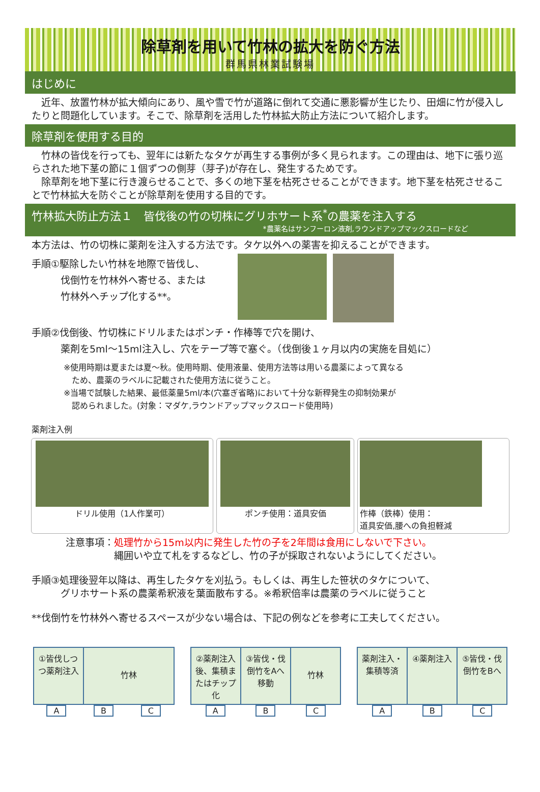除草剤を用いて竹林の拡大を防ぐ方法
群馬県林業試験場
はじめに
　近年、放置竹林が拡大傾向にあり、風や雪で竹が道路に倒れて交通に悪影響が生じたり、田畑に竹が侵入したりと問題化しています。そこで、除草剤を活用した竹林拡大防止方法について紹介します。
除草剤を使用する目的
　竹林の皆伐を行っても、翌年には新たなタケが再生する事例が多く見られます。この理由は、地下に張り巡らされた地下茎の節に１個ずつの側芽（芽子)が存在し、発生するためです。
　除草剤を地下茎に行き渡らせることで、多くの地下茎を枯死させることができます。地下茎を枯死させることで竹林拡大を防ぐことが除草剤を使用する目的です。
竹林拡大防止方法１　皆伐後の竹の切株にグリホサート系<sup>*</sup>の農薬を注入する
*農薬名はサンフーロン液剤,ラウンドアップマックスロードなど
本方法は、竹の切株に薬剤を注入する方法です。タケ以外への薬害を抑えることができます。
手順①駆除したい竹林を地際で皆伐し、
　　　伐倒竹を竹林外へ寄せる、または
　　　竹林外へチップ化する**。
手順②伐倒後、竹切株にドリルまたはポンチ・作棒等で穴を開け、
　　　薬剤を5ml～15ml注入し、穴をテープ等で塞ぐ。（伐倒後１ヶ月以内の実施を目処に）
※使用時期は夏または夏～秋。使用時期、使用液量、使用方法等は用いる農薬によって異なる
　ため、農薬のラベルに記載された使用方法に従うこと。
※当場で試験した結果、最低薬量5ml/本(穴塞ぎ省略)において十分な新稈発生の抑制効果が
　認められました。(対象：マダケ,ラウンドアップマックスロード使用時)
薬剤注入例
ドリル使用（1人作業可）
ポンチ使用：道具安価
作棒（鉄棒）使用：
道具安価,腰への負担軽減
注意事項：処理竹から15m以内に発生した竹の子を2年間は食用にしないで下さい。
　　　　　縄囲いや立て札をするなどし、竹の子が採取されないようにしてください。
手順③処理後翌年以降は、再生したタケを刈払う。もしくは、再生した笹状のタケについて、
　　　グリホサート系の農薬希釈液を葉面散布する。※希釈倍率は農薬のラベルに従うこと
**伐倒竹を竹林外へ寄せるスペースが少ない場合は、下記の例などを参考に工夫してください。
①皆伐しつつ薬剤注入
竹林
A B C
②薬剤注入後、集積またはチップ化
③皆伐・伐倒竹をAへ移動
竹林
A B C
薬剤注入・集積等済
④薬剤注入 ⑤皆伐・伐倒竹をBへ
A B C